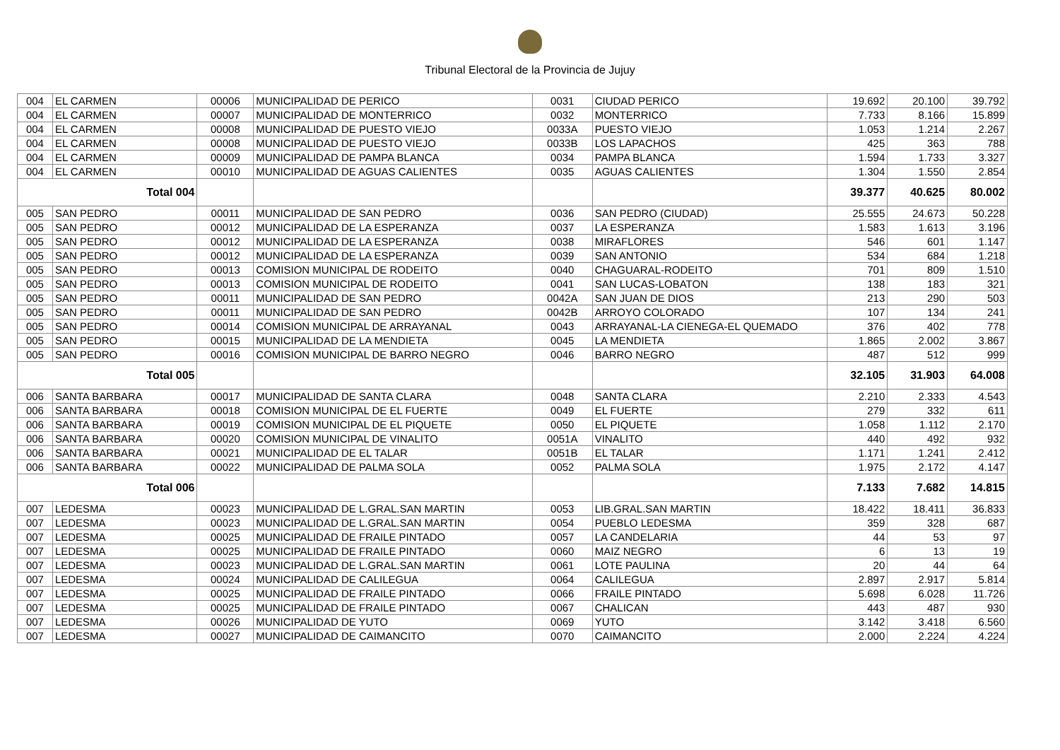Tribunal Electoral de la Provincia de Jujuy
| 004 | EL CARMEN | 00006 | MUNICIPALIDAD DE PERICO | 0031 | CIUDAD PERICO | 19.692 | 20.100 | 39.792 |
| 004 | EL CARMEN | 00007 | MUNICIPALIDAD DE MONTERRICO | 0032 | MONTERRICO | 7.733 | 8.166 | 15.899 |
| 004 | EL CARMEN | 00008 | MUNICIPALIDAD DE PUESTO VIEJO | 0033A | PUESTO VIEJO | 1.053 | 1.214 | 2.267 |
| 004 | EL CARMEN | 00008 | MUNICIPALIDAD DE PUESTO VIEJO | 0033B | LOS LAPACHOS | 425 | 363 | 788 |
| 004 | EL CARMEN | 00009 | MUNICIPALIDAD DE PAMPA BLANCA | 0034 | PAMPA BLANCA | 1.594 | 1.733 | 3.327 |
| 004 | EL CARMEN | 00010 | MUNICIPALIDAD DE AGUAS CALIENTES | 0035 | AGUAS CALIENTES | 1.304 | 1.550 | 2.854 |
| Total 004 | | | | | | 39.377 | 40.625 | 80.002 |
| 005 | SAN PEDRO | 00011 | MUNICIPALIDAD DE SAN PEDRO | 0036 | SAN PEDRO (CIUDAD) | 25.555 | 24.673 | 50.228 |
| 005 | SAN PEDRO | 00012 | MUNICIPALIDAD DE LA ESPERANZA | 0037 | LA ESPERANZA | 1.583 | 1.613 | 3.196 |
| 005 | SAN PEDRO | 00012 | MUNICIPALIDAD DE LA ESPERANZA | 0038 | MIRAFLORES | 546 | 601 | 1.147 |
| 005 | SAN PEDRO | 00012 | MUNICIPALIDAD DE LA ESPERANZA | 0039 | SAN ANTONIO | 534 | 684 | 1.218 |
| 005 | SAN PEDRO | 00013 | COMISION MUNICIPAL DE RODEITO | 0040 | CHAGUARAL-RODEITO | 701 | 809 | 1.510 |
| 005 | SAN PEDRO | 00013 | COMISION MUNICIPAL DE RODEITO | 0041 | SAN LUCAS-LOBATON | 138 | 183 | 321 |
| 005 | SAN PEDRO | 00011 | MUNICIPALIDAD DE SAN PEDRO | 0042A | SAN JUAN DE DIOS | 213 | 290 | 503 |
| 005 | SAN PEDRO | 00011 | MUNICIPALIDAD DE SAN PEDRO | 0042B | ARROYO COLORADO | 107 | 134 | 241 |
| 005 | SAN PEDRO | 00014 | COMISION MUNICIPAL DE ARRAYANAL | 0043 | ARRAYANAL-LA CIENEGA-EL QUEMADO | 376 | 402 | 778 |
| 005 | SAN PEDRO | 00015 | MUNICIPALIDAD DE LA MENDIETA | 0045 | LA MENDIETA | 1.865 | 2.002 | 3.867 |
| 005 | SAN PEDRO | 00016 | COMISION MUNICIPAL DE BARRO NEGRO | 0046 | BARRO NEGRO | 487 | 512 | 999 |
| Total 005 | | | | | | 32.105 | 31.903 | 64.008 |
| 006 | SANTA BARBARA | 00017 | MUNICIPALIDAD DE SANTA CLARA | 0048 | SANTA CLARA | 2.210 | 2.333 | 4.543 |
| 006 | SANTA BARBARA | 00018 | COMISION MUNICIPAL DE EL FUERTE | 0049 | EL FUERTE | 279 | 332 | 611 |
| 006 | SANTA BARBARA | 00019 | COMISION MUNICIPAL DE EL PIQUETE | 0050 | EL PIQUETE | 1.058 | 1.112 | 2.170 |
| 006 | SANTA BARBARA | 00020 | COMISION MUNICIPAL DE VINALITO | 0051A | VINALITO | 440 | 492 | 932 |
| 006 | SANTA BARBARA | 00021 | MUNICIPALIDAD DE EL TALAR | 0051B | EL TALAR | 1.171 | 1.241 | 2.412 |
| 006 | SANTA BARBARA | 00022 | MUNICIPALIDAD DE PALMA SOLA | 0052 | PALMA SOLA | 1.975 | 2.172 | 4.147 |
| Total 006 | | | | | | 7.133 | 7.682 | 14.815 |
| 007 | LEDESMA | 00023 | MUNICIPALIDAD DE L.GRAL.SAN MARTIN | 0053 | LIB.GRAL.SAN MARTIN | 18.422 | 18.411 | 36.833 |
| 007 | LEDESMA | 00023 | MUNICIPALIDAD DE L.GRAL.SAN MARTIN | 0054 | PUEBLO LEDESMA | 359 | 328 | 687 |
| 007 | LEDESMA | 00025 | MUNICIPALIDAD DE FRAILE PINTADO | 0057 | LA CANDELARIA | 44 | 53 | 97 |
| 007 | LEDESMA | 00025 | MUNICIPALIDAD DE FRAILE PINTADO | 0060 | MAIZ NEGRO | 6 | 13 | 19 |
| 007 | LEDESMA | 00023 | MUNICIPALIDAD DE L.GRAL.SAN MARTIN | 0061 | LOTE PAULINA | 20 | 44 | 64 |
| 007 | LEDESMA | 00024 | MUNICIPALIDAD DE CALILEGUA | 0064 | CALILEGUA | 2.897 | 2.917 | 5.814 |
| 007 | LEDESMA | 00025 | MUNICIPALIDAD DE FRAILE PINTADO | 0066 | FRAILE PINTADO | 5.698 | 6.028 | 11.726 |
| 007 | LEDESMA | 00025 | MUNICIPALIDAD DE FRAILE PINTADO | 0067 | CHALICAN | 443 | 487 | 930 |
| 007 | LEDESMA | 00026 | MUNICIPALIDAD DE YUTO | 0069 | YUTO | 3.142 | 3.418 | 6.560 |
| 007 | LEDESMA | 00027 | MUNICIPALIDAD DE CAIMANCITO | 0070 | CAIMANCITO | 2.000 | 2.224 | 4.224 |